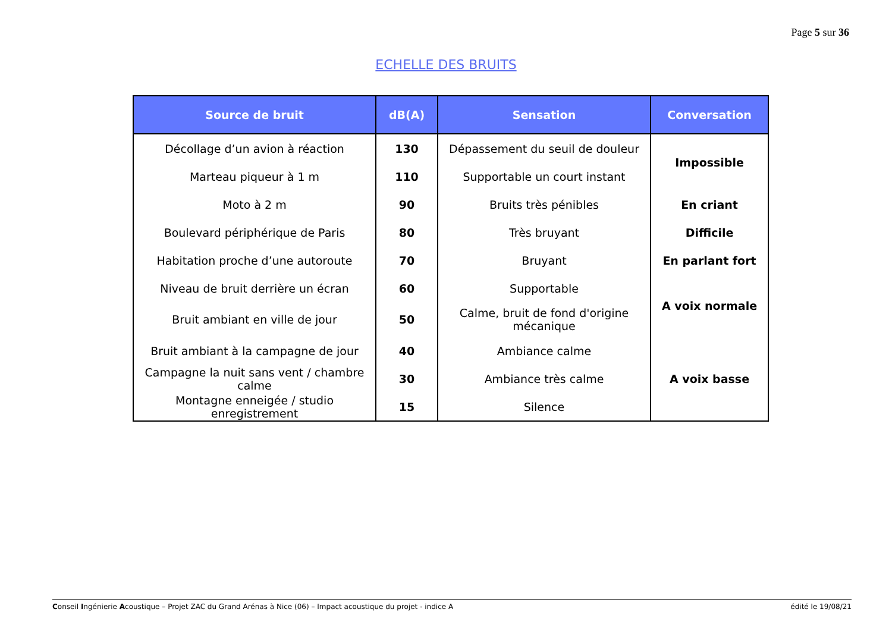Page 5 sur 36
ECHELLE DES BRUITS
| Source de bruit | dB(A) | Sensation | Conversation |
| --- | --- | --- | --- |
| Décollage d’un avion à réaction | 130 | Dépassement du seuil de douleur | Impossible |
| Marteau piqueur à 1 m | 110 | Supportable un court instant | |
| Moto à 2 m | 90 | Bruits très pénibles | En criant |
| Boulevard périphérique de Paris | 80 | Très bruyant | Difficile |
| Habitation proche d’une autoroute | 70 | Bruyant | En parlant fort |
| Niveau de bruit derrière un écran | 60 | Supportable | A voix normale |
| Bruit ambiant en ville de jour | 50 | Calme, bruit de fond d'origine mécanique | |
| Bruit ambiant à la campagne de jour | 40 | Ambiance calme | A voix basse |
| Campagne la nuit sans vent / chambre calme | 30 | Ambiance très calme | |
| Montagne enneigée / studio enregistrement | 15 | Silence | |
Conseil Ingénierie Acoustique – Projet ZAC du Grand Arénas à Nice (06) – Impact acoustique du projet - indice A édité le 19/08/21